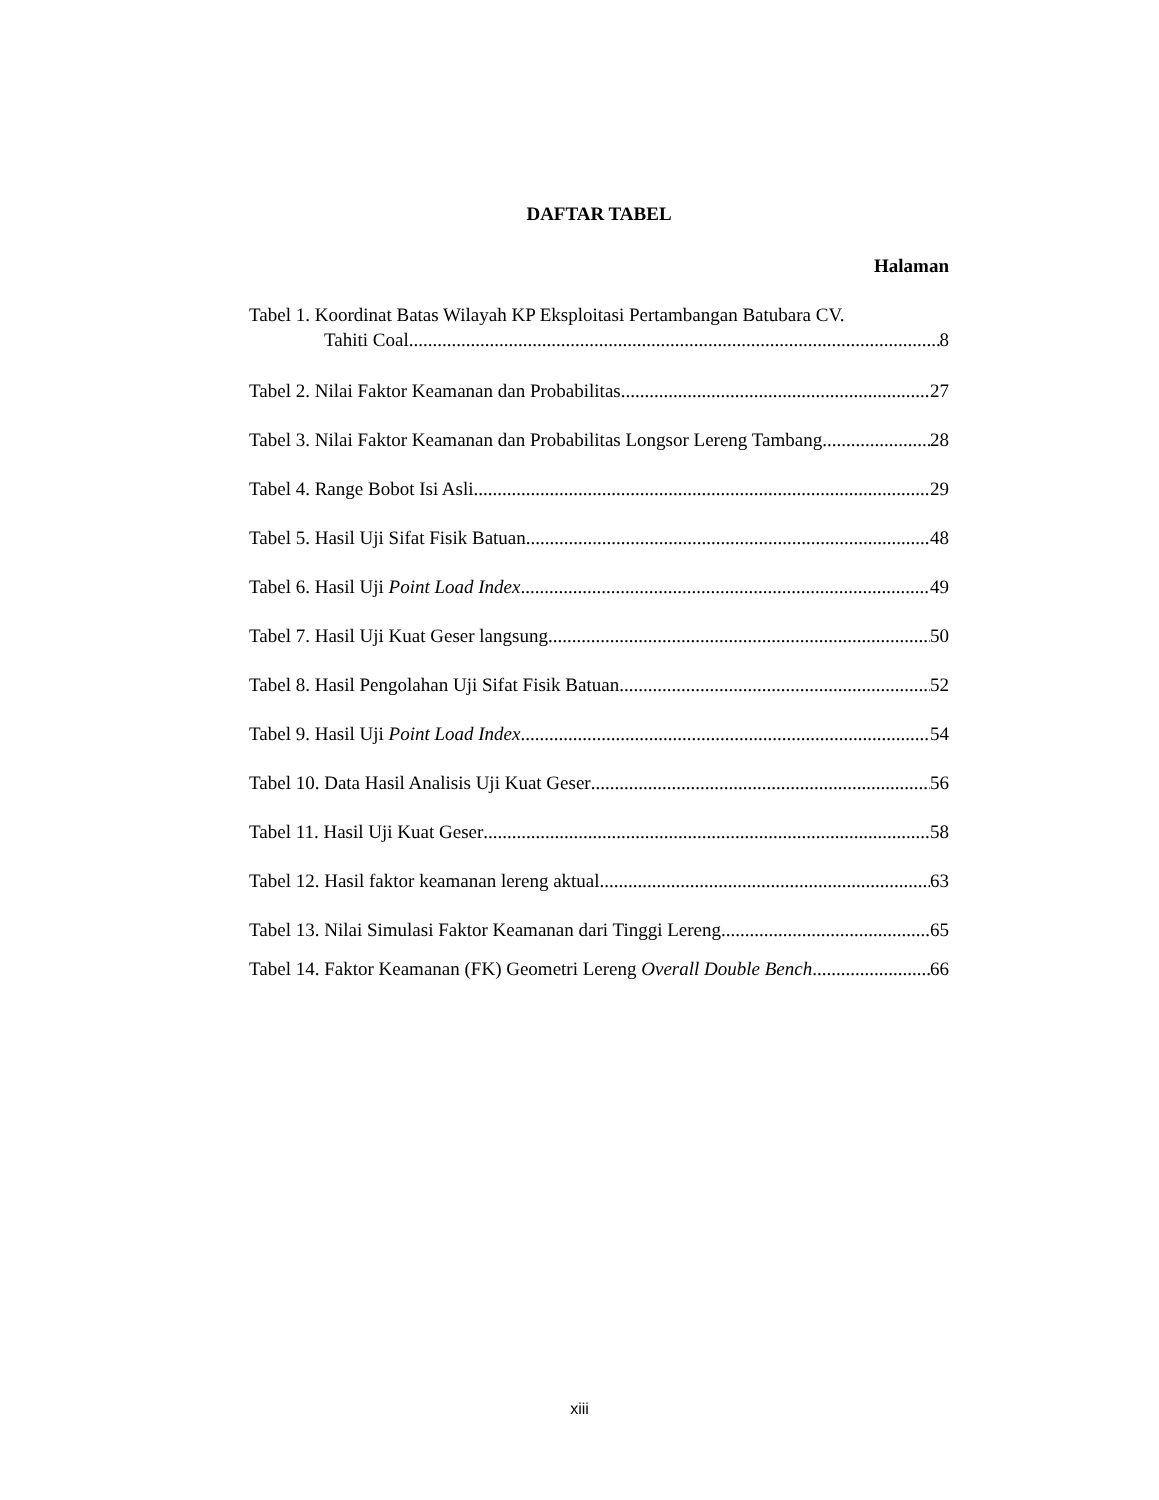DAFTAR TABEL
Halaman
Tabel 1. Koordinat Batas Wilayah KP Eksploitasi Pertambangan Batubara CV.
Tahiti Coal 8
Tabel 2. Nilai Faktor Keamanan dan Probabilitas 27
Tabel 3. Nilai Faktor Keamanan dan Probabilitas Longsor Lereng Tambang 28
Tabel 4. Range Bobot Isi Asli 29
Tabel 5. Hasil Uji Sifat Fisik Batuan 48
Tabel 6. Hasil Uji Point Load Index 49
Tabel 7. Hasil Uji Kuat Geser langsung 50
Tabel 8. Hasil Pengolahan Uji Sifat Fisik Batuan 52
Tabel 9. Hasil Uji Point Load Index 54
Tabel 10. Data Hasil Analisis Uji Kuat Geser 56
Tabel 11. Hasil Uji Kuat Geser 58
Tabel 12. Hasil faktor keamanan lereng aktual 63
Tabel 13. Nilai Simulasi Faktor Keamanan dari Tinggi Lereng 65
Tabel 14. Faktor Keamanan (FK) Geometri Lereng Overall Double Bench 66
xiii